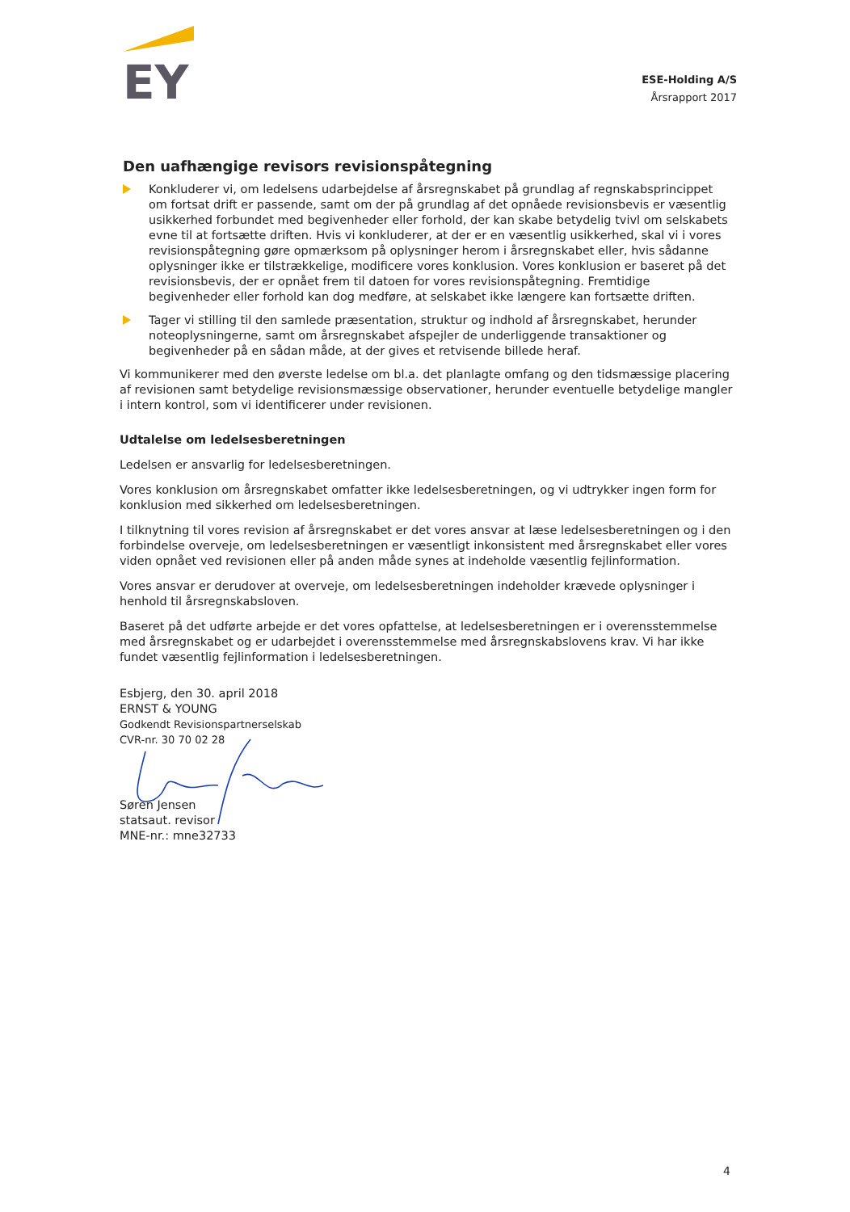EY
ESE-Holding A/S
Årsrapport 2017
Den uafhængige revisors revisionspåtegning
Konkluderer vi, om ledelsens udarbejdelse af årsregnskabet på grundlag af regnskabsprincippet om fortsat drift er passende, samt om der på grundlag af det opnåede revisionsbevis er væsentlig usikkerhed forbundet med begivenheder eller forhold, der kan skabe betydelig tvivl om selskabets evne til at fortsætte driften. Hvis vi konkluderer, at der er en væsentlig usikkerhed, skal vi i vores revisionspåtegning gøre opmærksom på oplysninger herom i årsregnskabet eller, hvis sådanne oplysninger ikke er tilstrækkelige, modificere vores konklusion. Vores konklusion er baseret på det revisionsbevis, der er opnået frem til datoen for vores revisionspåtegning. Fremtidige begivenheder eller forhold kan dog medføre, at selskabet ikke længere kan fortsætte driften.
Tager vi stilling til den samlede præsentation, struktur og indhold af årsregnskabet, herunder noteoplysningerne, samt om årsregnskabet afspejler de underliggende transaktioner og begivenheder på en sådan måde, at der gives et retvisende billede heraf.
Vi kommunikerer med den øverste ledelse om bl.a. det planlagte omfang og den tidsmæssige placering af revisionen samt betydelige revisionsmæssige observationer, herunder eventuelle betydelige mangler i intern kontrol, som vi identificerer under revisionen.
Udtalelse om ledelsesberetningen
Ledelsen er ansvarlig for ledelsesberetningen.
Vores konklusion om årsregnskabet omfatter ikke ledelsesberetningen, og vi udtrykker ingen form for konklusion med sikkerhed om ledelsesberetningen.
I tilknytning til vores revision af årsregnskabet er det vores ansvar at læse ledelsesberetningen og i den forbindelse overveje, om ledelsesberetningen er væsentligt inkonsistent med årsregnskabet eller vores viden opnået ved revisionen eller på anden måde synes at indeholde væsentlig fejlinformation.
Vores ansvar er derudover at overveje, om ledelsesberetningen indeholder krævede oplysninger i henhold til årsregnskabsloven.
Baseret på det udførte arbejde er det vores opfattelse, at ledelsesberetningen er i overensstemmelse med årsregnskabet og er udarbejdet i overensstemmelse med årsregnskabslovens krav. Vi har ikke fundet væsentlig fejlinformation i ledelsesberetningen.
Esbjerg, den 30. april 2018
ERNST & YOUNG
Godkendt Revisionspartnerselskab
CVR-nr. 30 70 02 28
Søren Jensen
statsaut. revisor
MNE-nr.: mne32733
4